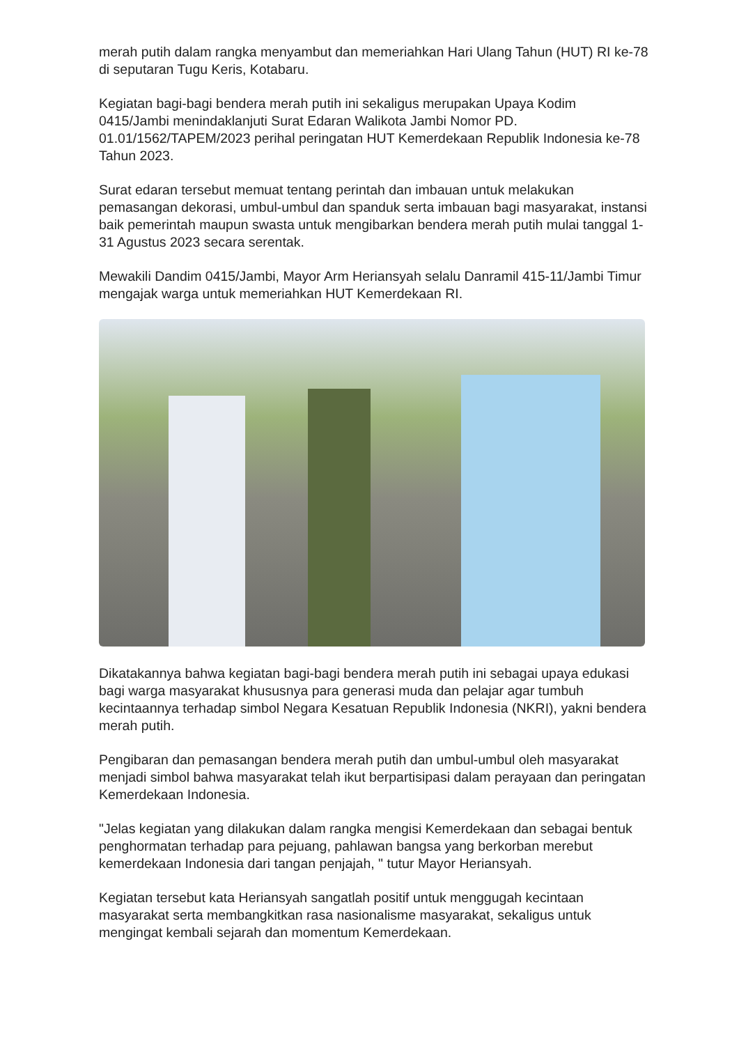merah putih dalam rangka menyambut dan memeriahkan Hari Ulang Tahun (HUT) RI ke-78 di seputaran Tugu Keris, Kotabaru.
Kegiatan bagi-bagi bendera merah putih ini sekaligus merupakan Upaya Kodim 0415/Jambi menindaklanjuti Surat Edaran Walikota Jambi Nomor PD. 01.01/1562/TAPEM/2023 perihal peringatan HUT Kemerdekaan Republik Indonesia ke-78 Tahun 2023.
Surat edaran tersebut memuat tentang perintah dan imbauan untuk melakukan pemasangan dekorasi, umbul-umbul dan spanduk serta imbauan bagi masyarakat, instansi baik pemerintah maupun swasta untuk mengibarkan bendera merah putih mulai tanggal 1-31 Agustus 2023 secara serentak.
Mewakili Dandim 0415/Jambi, Mayor Arm Heriansyah selalu Danramil 415-11/Jambi Timur mengajak warga untuk memeriahkan HUT Kemerdekaan RI.
Dikatakannya bahwa kegiatan bagi-bagi bendera merah putih ini sebagai upaya edukasi bagi warga masyarakat khususnya para generasi muda dan pelajar agar tumbuh kecintaannya terhadap simbol Negara Kesatuan Republik Indonesia (NKRI), yakni bendera merah putih.
Pengibaran dan pemasangan bendera merah putih dan umbul-umbul oleh masyarakat menjadi simbol bahwa masyarakat telah ikut berpartisipasi dalam perayaan dan peringatan Kemerdekaan Indonesia.
"Jelas kegiatan yang dilakukan dalam rangka mengisi Kemerdekaan dan sebagai bentuk penghormatan terhadap para pejuang, pahlawan bangsa yang berkorban merebut kemerdekaan Indonesia dari tangan penjajah, " tutur Mayor Heriansyah.
Kegiatan tersebut kata Heriansyah sangatlah positif untuk menggugah kecintaan masyarakat serta membangkitkan rasa nasionalisme masyarakat, sekaligus untuk mengingat kembali sejarah dan momentum Kemerdekaan.